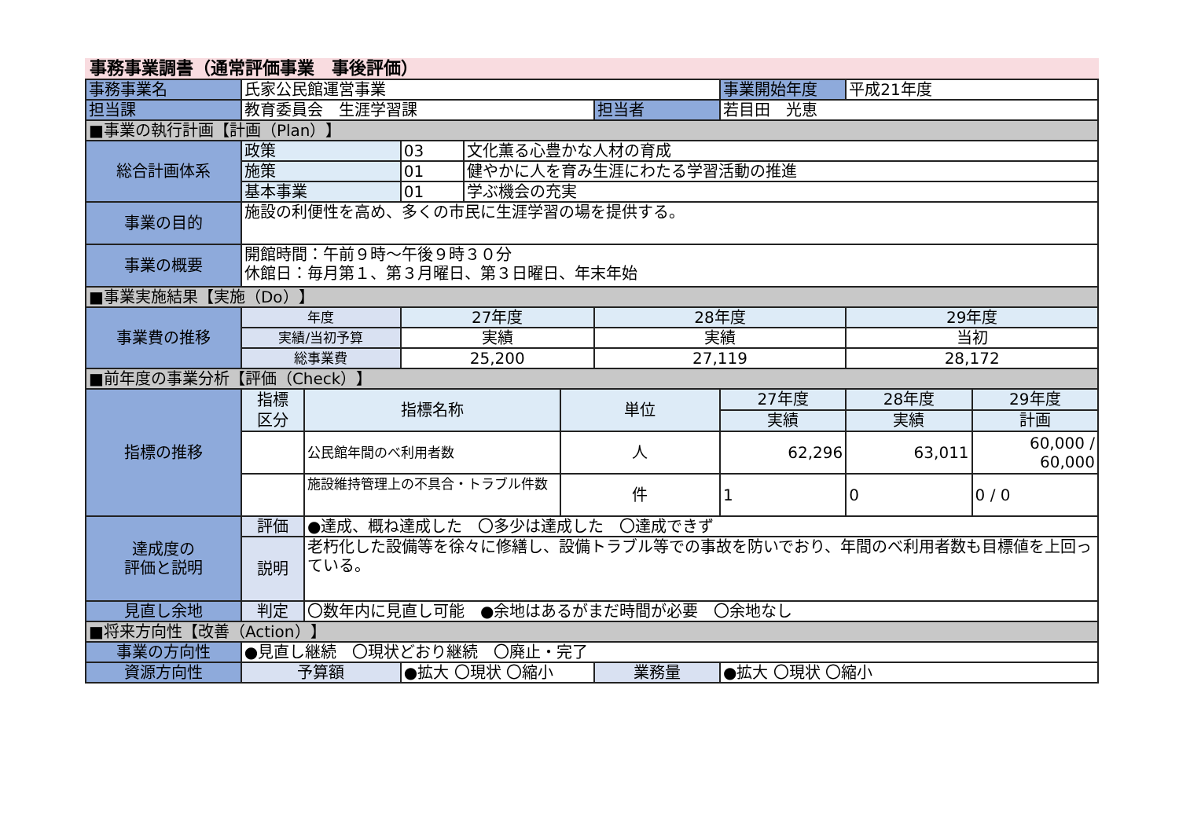事務事業調書（通常評価事業　事後評価）
| 事務事業名 | 氏家公民館運営事業 | | | | | | 事業開始年度 | 平成21年度 | |
| 担当課 | 教育委員会 生涯学習課 | | | | | 担当者 | 若目田 光恵 | | |
| ■事業の執行計画【計画（Plan）】 | | | | | | | | | |
| 総合計画体系 | 政策 | | 03 | 文化薫る心豊かな人材の育成 | | | | | |
| | 施策 | | 01 | 健やかに人を育み生涯にわたる学習活動の推進 | | | | | |
| | 基本事業 | | 01 | 学ぶ機会の充実 | | | | | |
| 事業の目的 | 施設の利便性を高め、多くの市民に生涯学習の場を提供する。 | | | | | | | | |
| 事業の概要 | 開館時間：午前９時～午後９時３０分 休館日：毎月第１、第３月曜日、第３日曜日、年末年始 | | | | | | | | |
| ■事業実施結果【実施（Do）】 | | | | | | | | | |
| 事業費の推移 | 年度 | | 27年度 | | | 28年度 | | 29年度 | |
| | 実績/当初予算 | | 実績 | | | 実績 | | 当初 | |
| | 総事業費 | | 25,200 | | | 27,119 | | 28,172 | |
| ■前年度の事業分析【評価（Check）】 | | | | | | | | | |
| 指標の推移 | 指標 区分 | 指標名称 | | | 単位 | | 27年度 | 28年度 | 29年度 |
| | | | | | | | 実績 | 実績 | 計画 |
| | | 公民館年間のべ利用者数 | | | 人 | | 62,296 | 63,011 | 60,000 / 60,000 |
| | | 施設維持管理上の不具合・トラブル件数 | | | 件 | | 1 | 0 | 0 / 0 |
| 達成度の 評価と説明 | 評価 | ●達成、概ね達成した 〇多少は達成した 〇達成できず | | | | | | | |
| | 説明 | 老朽化した設備等を徐々に修繕し、設備トラブル等での事故を防いでおり、年間のべ利用者数も目標値を上回っている。 | | | | | | | |
| 見直し余地 | 判定 | 〇数年内に見直し可能 ●余地はあるがまだ時間が必要 〇余地なし | | | | | | | |
| ■将来方向性【改善（Action）】 | | | | | | | | | |
| 事業の方向性 | ●見直し継続 〇現状どおり継続 〇廃止・完了 | | | | | | | | |
| 資源方向性 | 予算額 | | ●拡大 〇現状 〇縮小 | | | 業務量 | ●拡大 〇現状 〇縮小 | | |